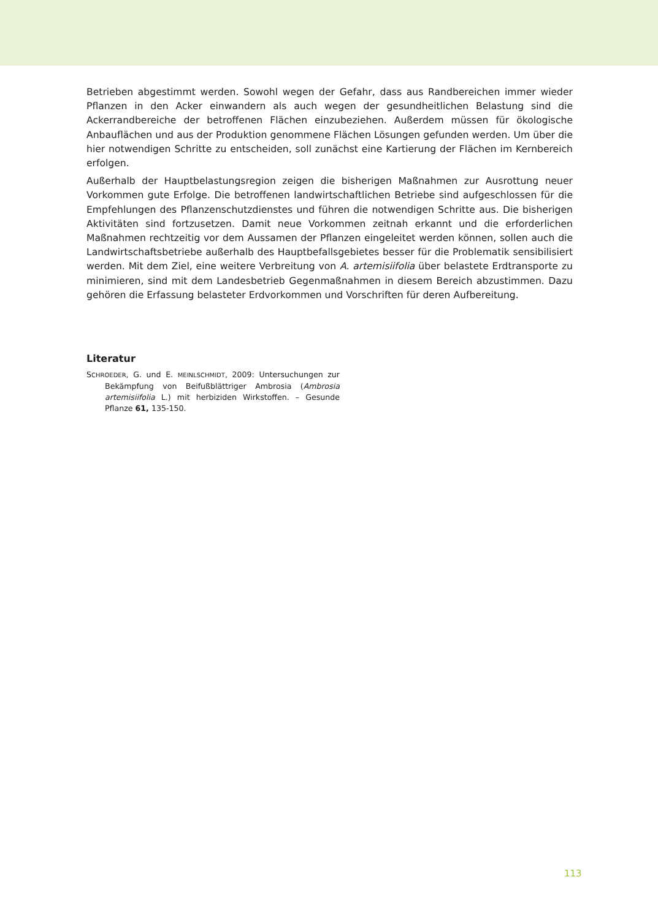Betrieben abgestimmt werden. Sowohl wegen der Gefahr, dass aus Randbereichen immer wieder Pflanzen in den Acker einwandern als auch wegen der gesundheitlichen Belastung sind die Ackerrandbereiche der betroffenen Flächen einzubeziehen. Außerdem müssen für ökologische Anbauflächen und aus der Produktion genommene Flächen Lösungen gefunden werden. Um über die hier notwendigen Schritte zu entscheiden, soll zunächst eine Kartierung der Flächen im Kernbereich erfolgen.
Außerhalb der Hauptbelastungsregion zeigen die bisherigen Maßnahmen zur Ausrottung neuer Vorkommen gute Erfolge. Die betroffenen landwirtschaftlichen Betriebe sind aufgeschlossen für die Empfehlungen des Pflanzenschutzdienstes und führen die notwendigen Schritte aus. Die bisherigen Aktivitäten sind fortzusetzen. Damit neue Vorkommen zeitnah erkannt und die erforderlichen Maßnahmen rechtzeitig vor dem Aussamen der Pflanzen eingeleitet werden können, sollen auch die Landwirtschaftsbetriebe außerhalb des Hauptbefallsgebietes besser für die Problematik sensibilisiert werden. Mit dem Ziel, eine weitere Verbreitung von A. artemisiifolia über belastete Erdtransporte zu minimieren, sind mit dem Landesbetrieb Gegenmaßnahmen in diesem Bereich abzustimmen. Dazu gehören die Erfassung belasteter Erdvorkommen und Vorschriften für deren Aufbereitung.
Literatur
SCHROEDER, G. und E. MEINLSCHMIDT, 2009: Untersuchungen zur Bekämpfung von Beifußblättriger Ambrosia (Ambrosia artemisiifolia L.) mit herbiziden Wirkstoffen. – Gesunde Pflanze 61, 135-150.
113